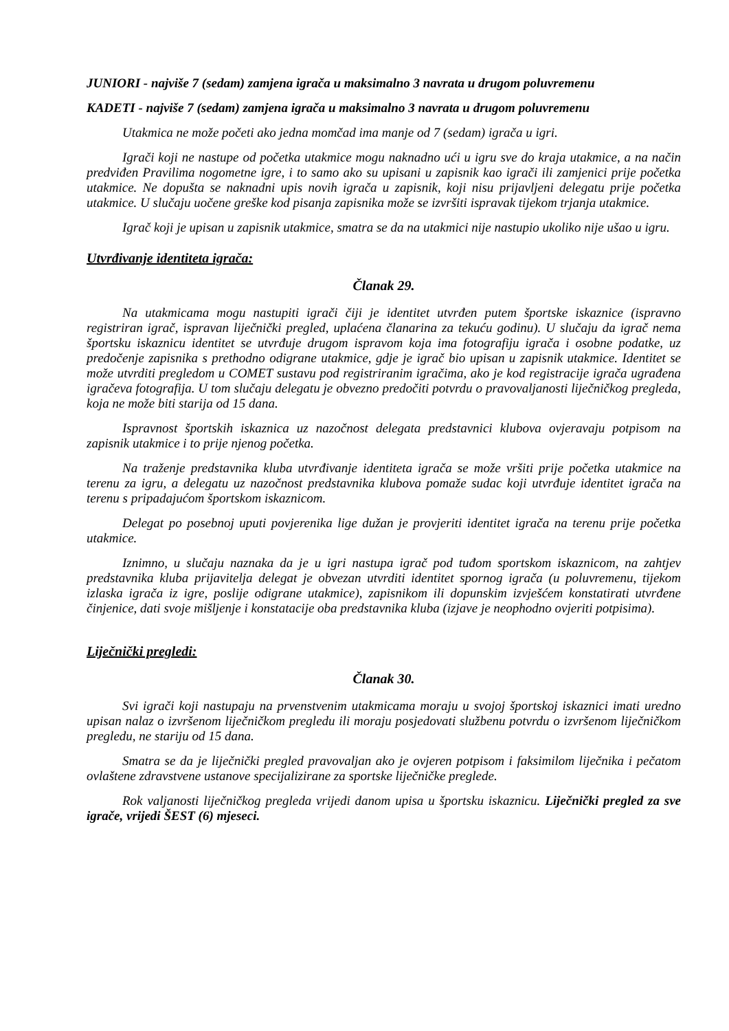JUNIORI - najviše 7 (sedam) zamjena igrača u maksimalno 3 navrata u drugom poluvremenu
KADETI - najviše 7 (sedam) zamjena igrača u maksimalno 3 navrata u drugom poluvremenu
Utakmica ne može početi ako jedna momčad ima manje od 7 (sedam) igrača u igri.
Igrači koji ne nastupe od početka utakmice mogu naknadno ući u igru sve do kraja utakmice, a na način predviđen Pravilima nogometne igre, i to samo ako su upisani u zapisnik kao igrači ili zamjenici prije početka utakmice. Ne dopušta se naknadni upis novih igrača u zapisnik, koji nisu prijavljeni delegatu prije početka utakmice. U slučaju uočene greške kod pisanja zapisnika može se izvršiti ispravak tijekom trjanja utakmice.
Igrač koji je upisan u zapisnik utakmice, smatra se da na utakmici nije nastupio ukoliko nije ušao u igru.
Utvrđivanje identiteta igrača:
Članak 29.
Na utakmicama mogu nastupiti igrači čiji je identitet utvrđen putem športske iskaznice (ispravno registriran igrač, ispravan liječnički pregled, uplaćena članarina za tekuću godinu). U slučaju da igrač nema športsku iskaznicu identitet se utvrđuje drugom ispravom koja ima fotografiju igrača i osobne podatke, uz predočenje zapisnika s prethodno odigrane utakmice, gdje je igrač bio upisan u zapisnik utakmice. Identitet se može utvrditi pregledom u COMET sustavu pod registriranim igračima, ako je kod registracije igrača ugrađena igračeva fotografija. U tom slučaju delegatu je obvezno predočiti potvrdu o pravovaljanosti liječničkog pregleda, koja ne može biti starija od 15 dana.
Ispravnost športskih iskaznica uz nazočnost delegata predstavnici klubova ovjeravaju potpisom na zapisnik utakmice i to prije njenog početka.
Na traženje predstavnika kluba utvrđivanje identiteta igrača se može vršiti prije početka utakmice na terenu za igru, a delegatu uz nazočnost predstavnika klubova pomaže sudac koji utvrđuje identitet igrača na terenu s pripadajućom športskom iskaznicom.
Delegat po posebnoj uputi povjerenika lige dužan je provjeriti identitet igrača na terenu prije početka utakmice.
Iznimno, u slučaju naznaka da je u igri nastupa igrač pod tuđom sportskom iskaznicom, na zahtjev predstavnika kluba prijavitelja delegat je obvezan utvrditi identitet spornog igrača (u poluvremenu, tijekom izlaska igrača iz igre, poslije odigrane utakmice), zapisnikom ili dopunskim izvješćem konstatirati utvrđene činjenice, dati svoje mišljenje i konstatacije oba predstavnika kluba (izjave je neophodno ovjeriti potpisima).
Liječnički pregledi:
Članak 30.
Svi igrači koji nastupaju na prvenstvenim utakmicama moraju u svojoj športskoj iskaznici imati uredno upisan nalaz o izvršenom liječničkom pregledu ili moraju posjedovati službenu potvrdu o izvršenom liječničkom pregledu, ne stariju od 15 dana.
Smatra se da je liječnički pregled pravovaljan ako je ovjeren potpisom i faksimilom liječnika i pečatom ovlaštene zdravstvene ustanove specijalizirane za sportske liječničke preglede.
Rok valjanosti liječničkog pregleda vrijedi danom upisa u športsku iskaznicu. Liječnički pregled za sve igrače, vrijedi ŠEST (6) mjeseci.